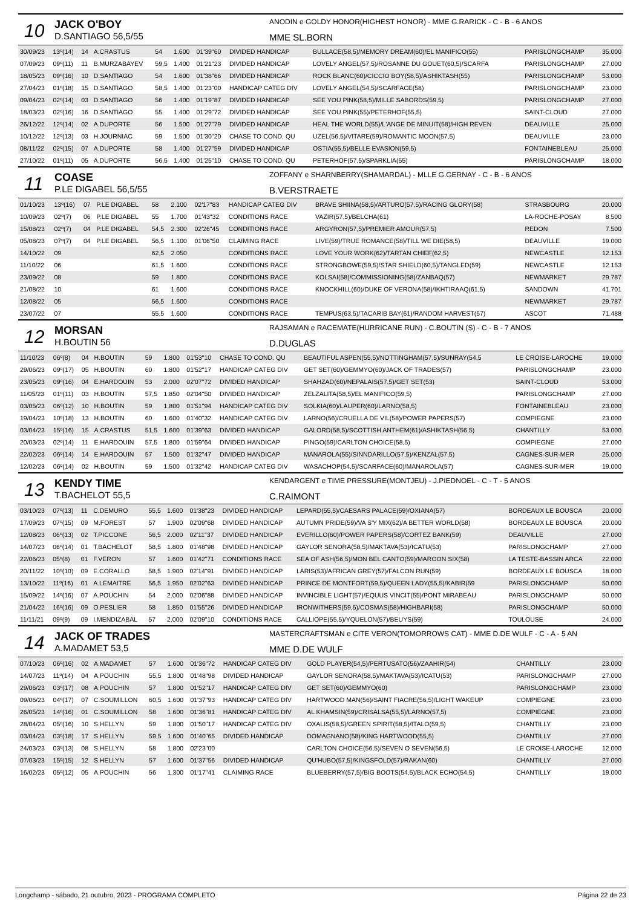10
JACK O'BOY
D.SANTIAGO 56,5/55
ANODIN e GOLDY HONOR(HIGHEST HONOR) - MME G.RARICK - C - B - 6 ANOS
MME SL.BORN
| 30/09/23 | 13º(14) | 14 | A.CRASTUS | 54 | 1.600 | 01'39"60 | DIVIDED HANDICAP | BULLACE(58,5)/MEMORY DREAM(60)/EL MANIFICO(55) | PARISLONGCHAMP | 35.000 |
| 07/09/23 | 09º(11) | 11 | B.MURZABAYEV | 59,5 | 1.400 | 01'21"23 | DIVIDED HANDICAP | LOVELY ANGEL(57,5)/ROSANNE DU GOUET(60,5)/SCARFA | PARISLONGCHAMP | 27.000 |
| 18/05/23 | 09º(16) | 10 | D.SANTIAGO | 54 | 1.600 | 01'38"66 | DIVIDED HANDICAP | ROCK BLANC(60)/CICCIO BOY(58,5)/ASHIKTASH(55) | PARISLONGCHAMP | 53.000 |
| 27/04/23 | 01º(18) | 15 | D.SANTIAGO | 58,5 | 1.400 | 01'23"00 | HANDICAP CATEG DIV | LOVELY ANGEL(54,5)/SCARFACE(58) | PARISLONGCHAMP | 23.000 |
| 09/04/23 | 02º(14) | 03 | D.SANTIAGO | 56 | 1.400 | 01'19"87 | DIVIDED HANDICAP | SEE YOU PINK(58,5)/MILLE SABORDS(59,5) | PARISLONGCHAMP | 27.000 |
| 18/03/23 | 02º(16) | 16 | D.SANTIAGO | 55 | 1.400 | 01'29"72 | DIVIDED HANDICAP | SEE YOU PINK(55)/PETERHOF(55,5) | SAINT-CLOUD | 27.000 |
| 26/12/22 | 12º(14) | 02 | A.DUPORTE | 56 | 1.500 | 01'27"79 | DIVIDED HANDICAP | HEAL THE WORLD(55)/L'ANGE DE MINUIT(58)/HIGH REVEN | DEAUVILLE | 25.000 |
| 10/12/22 | 12º(13) | 03 | H.JOURNIAC | 59 | 1.500 | 01'30"20 | CHASE TO COND. QU | UZEL(56,5)/VITARE(59)/ROMANTIC MOON(57,5) | DEAUVILLE | 23.000 |
| 08/11/22 | 02º(15) | 07 | A.DUPORTE | 58 | 1.400 | 01'27"59 | DIVIDED HANDICAP | OSTIA(55,5)/BELLE EVASION(59,5) | FONTAINEBLEAU | 25.000 |
| 27/10/22 | 01º(11) | 05 | A.DUPORTE | 56,5 | 1.400 | 01'25"10 | CHASE TO COND. QU | PETERHOF(57,5)/SPARKLIA(55) | PARISLONGCHAMP | 18.000 |
11
COASE
P.LE DIGABEL 56,5/55
ZOFFANY e SHARNBERRY(SHAMARDAL) - MLLE G.GERNAY - C - B - 6 ANOS
B.VERSTRAETE
| 01/10/23 | 13º(16) | 07 | P.LE DIGABEL | 58 | 2.100 | 02'17"83 | HANDICAP CATEG DIV | BRAVE SHIINA(58,5)/ARTURO(57,5)/RACING GLORY(58) | STRASBOURG | 20.000 |
| 10/09/23 | 02º(7) | 06 | P.LE DIGABEL | 55 | 1.700 | 01'43"32 | CONDITIONS RACE | VAZIR(57,5)/BELCHA(61) | LA-ROCHE-POSAY | 8.500 |
| 15/08/23 | 02º(7) | 04 | P.LE DIGABEL | 54,5 | 2.300 | 02'26"45 | CONDITIONS RACE | ARGYRON(57,5)/PREMIER AMOUR(57,5) | REDON | 7.500 |
| 05/08/23 | 07º(7) | 04 | P.LE DIGABEL | 56,5 | 1.100 | 01'06"50 | CLAIMING RACE | LIVE(59)/TRUE ROMANCE(58)/TILL WE DIE(58,5) | DEAUVILLE | 19.000 |
| 14/10/22 | 09 | | | 62,5 | 2.050 | | CONDITIONS RACE | LOVE YOUR WORK(62)/TARTAN CHIEF(62,5) | NEWCASTLE | 12.153 |
| 11/10/22 | 06 | | | 61,5 | 1.600 | | CONDITIONS RACE | STRONGBOWE(59,5)/STAR SHIELD(60,5)/TANGLED(59) | NEWCASTLE | 12.153 |
| 23/09/22 | 08 | | | 59 | 1.800 | | CONDITIONS RACE | KOLSAI(58)/COMMISSIONING(58)/ZANBAQ(57) | NEWMARKET | 29.787 |
| 21/08/22 | 10 | | | 61 | 1.600 | | CONDITIONS RACE | KNOCKHILL(60)/DUKE OF VERONA(58)/IKHTIRAAQ(61,5) | SANDOWN | 41.701 |
| 12/08/22 | 05 | | | 56,5 | 1.600 | | CONDITIONS RACE | | NEWMARKET | 29.787 |
| 23/07/22 | 07 | | | 55,5 | 1.600 | | CONDITIONS RACE | TEMPUS(63,5)/TACARIB BAY(61)/RANDOM HARVEST(57) | ASCOT | 71.488 |
12
MORSAN
H.BOUTIN 56
RAJSAMAN e RACEMATE(HURRICANE RUN) - C.BOUTIN (S) - C - B - 7 ANOS
D.DUGLAS
| 11/10/23 | 06º(8) | 04 | H.BOUTIN | 59 | 1.800 | 01'53"10 | CHASE TO COND. QU | BEAUTIFUL ASPEN(55,5)/NOTTINGHAM(57,5)/SUNRAY(54,5 | LE CROISE-LAROCHE | 19.000 |
| 29/06/23 | 09º(17) | 05 | H.BOUTIN | 60 | 1.800 | 01'52"17 | HANDICAP CATEG DIV | GET SET(60)/GEMMYO(60)/JACK OF TRADES(57) | PARISLONGCHAMP | 23.000 |
| 23/05/23 | 09º(16) | 04 | E.HARDOUIN | 53 | 2.000 | 02'07"72 | DIVIDED HANDICAP | SHAHZAD(60)/NEPALAIS(57,5)/GET SET(53) | SAINT-CLOUD | 53.000 |
| 11/05/23 | 01º(11) | 03 | H.BOUTIN | 57,5 | 1.850 | 02'04"50 | DIVIDED HANDICAP | ZELZALITA(58,5)/EL MANIFICO(59,5) | PARISLONGCHAMP | 27.000 |
| 03/05/23 | 06º(12) | 10 | H.BOUTIN | 59 | 1.800 | 01'51"94 | HANDICAP CATEG DIV | SOLKIA(60)/LAUPER(60)/LARNO(58,5) | FONTAINEBLEAU | 23.000 |
| 19/04/23 | 10º(18) | 13 | H.BOUTIN | 60 | 1.600 | 01'40"32 | HANDICAP CATEG DIV | LARNO(56)/CRUELLA DE VIL(58)/POWER PAPERS(57) | COMPIEGNE | 23.000 |
| 03/04/23 | 15º(16) | 15 | A.CRASTUS | 51,5 | 1.600 | 01'39"63 | DIVIDED HANDICAP | GALORD(58,5)/SCOTTISH ANTHEM(61)/ASHIKTASH(56,5) | CHANTILLY | 53.000 |
| 20/03/23 | 02º(14) | 11 | E.HARDOUIN | 57,5 | 1.800 | 01'59"64 | DIVIDED HANDICAP | PINGO(59)/CARLTON CHOICE(58,5) | COMPIEGNE | 27.000 |
| 22/02/23 | 06º(14) | 14 | E.HARDOUIN | 57 | 1.500 | 01'32"47 | DIVIDED HANDICAP | MANAROLA(55)/SINNDARILLO(57,5)/KENZAL(57,5) | CAGNES-SUR-MER | 25.000 |
| 12/02/23 | 06º(14) | 02 | H.BOUTIN | 59 | 1.500 | 01'32"42 | HANDICAP CATEG DIV | WASACHOP(54,5)/SCARFACE(60)/MANAROLA(57) | CAGNES-SUR-MER | 19.000 |
13
KENDY TIME
T.BACHELOT 55,5
KENDARGENT e TIME PRESSURE(MONTJEU) - J.PIEDNOEL - C - T - 5 ANOS
C.RAIMONT
| 03/10/23 | 07º(13) | 11 | C.DEMURO | 55,5 | 1.600 | 01'38"23 | DIVIDED HANDICAP | LEPARD(55,5)/CAESARS PALACE(59)/OXIANA(57) | BORDEAUX LE BOUSCA | 20.000 |
| 17/09/23 | 07º(15) | 09 | M.FOREST | 57 | 1.900 | 02'09"68 | DIVIDED HANDICAP | AUTUMN PRIDE(59)/VA S'Y MIX(62)/A BETTER WORLD(58) | BORDEAUX LE BOUSCA | 20.000 |
| 12/08/23 | 06º(13) | 02 | T.PICCONE | 56,5 | 2.000 | 02'11"37 | DIVIDED HANDICAP | EVERILLO(60)/POWER PAPERS(58)/CORTEZ BANK(59) | DEAUVILLE | 27.000 |
| 14/07/23 | 06º(14) | 01 | T.BACHELOT | 58,5 | 1.800 | 01'48"98 | DIVIDED HANDICAP | GAYLOR SENORA(58,5)/MAKTAVA(53)/ICATU(53) | PARISLONGCHAMP | 27.000 |
| 22/06/23 | 05º(8) | 01 | F.VERON | 57 | 1.600 | 01'42"71 | CONDITIONS RACE | SEA OF ASH(56,5)/MON BEL CANTO(59)/MAROON SIX(58) | LA TESTE-BASSIN ARCA | 22.000 |
| 20/11/22 | 10º(10) | 09 | E.CORALLO | 58,5 | 1.900 | 02'14"91 | DIVIDED HANDICAP | LARIS(53)/AFRICAN GREY(57)/FALCON RUN(59) | BORDEAUX LE BOUSCA | 18.000 |
| 13/10/22 | 11º(16) | 01 | A.LEMAITRE | 56,5 | 1.950 | 02'02"63 | DIVIDED HANDICAP | PRINCE DE MONTFORT(59,5)/QUEEN LADY(55,5)/KABIR(59 | PARISLONGCHAMP | 50.000 |
| 15/09/22 | 14º(16) | 07 | A.POUCHIN | 54 | 2.000 | 02'06"88 | DIVIDED HANDICAP | INVINCIBLE LIGHT(57)/EQUUS VINCIT(55)/PONT MIRABEAU | PARISLONGCHAMP | 50.000 |
| 21/04/22 | 16º(16) | 09 | O.PESLIER | 58 | 1.850 | 01'55"26 | DIVIDED HANDICAP | IRONWITHERS(59,5)/COSMAS(58)/HIGHBARI(58) | PARISLONGCHAMP | 50.000 |
| 11/11/21 | 09º(9) | 09 | I.MENDIZABAL | 57 | 2.000 | 02'09"10 | CONDITIONS RACE | CALLIOPE(55,5)/YQUELON(57)/BEUYS(59) | TOULOUSE | 24.000 |
14
JACK OF TRADES
A.MADAMET 53,5
MASTERCRAFTSMAN e CITE VERON(TOMORROWS CAT) - MME D.DE WULF - C - A - 5 AN
MME D.DE WULF
| 07/10/23 | 06º(16) | 02 | A.MADAMET | 57 | 1.600 | 01'36"72 | HANDICAP CATEG DIV | GOLD PLAYER(54,5)/PERTUSATO(56)/ZAAHIR(54) | CHANTILLY | 23.000 |
| 14/07/23 | 11º(14) | 04 | A.POUCHIN | 55,5 | 1.800 | 01'48"98 | DIVIDED HANDICAP | GAYLOR SENORA(58,5)/MAKTAVA(53)/ICATU(53) | PARISLONGCHAMP | 27.000 |
| 29/06/23 | 03º(17) | 08 | A.POUCHIN | 57 | 1.800 | 01'52"17 | HANDICAP CATEG DIV | GET SET(60)/GEMMYO(60) | PARISLONGCHAMP | 23.000 |
| 09/06/23 | 04º(17) | 07 | C.SOUMILLON | 60,5 | 1.600 | 01'37"93 | HANDICAP CATEG DIV | HARTWOOD MAN(56)/SAINT FIACRE(56,5)/LIGHT WAKEUP | COMPIEGNE | 23.000 |
| 26/05/23 | 14º(16) | 01 | C.SOUMILLON | 58 | 1.600 | 01'36"81 | HANDICAP CATEG DIV | AL KHAMSIN(59)/CRISALSA(55,5)/LARNO(57,5) | COMPIEGNE | 23.000 |
| 28/04/23 | 05º(16) | 10 | S.HELLYN | 59 | 1.800 | 01'50"17 | HANDICAP CATEG DIV | OXALIS(58,5)/GREEN SPIRIT(58,5)/ITALO(59,5) | CHANTILLY | 23.000 |
| 03/04/23 | 03º(18) | 17 | S.HELLYN | 59,5 | 1.600 | 01'40"65 | DIVIDED HANDICAP | DOMAGNANO(58)/KING HARTWOOD(55,5) | CHANTILLY | 27.000 |
| 24/03/23 | 03º(13) | 08 | S.HELLYN | 58 | 1.800 | 02'23"00 | | CARLTON CHOICE(56,5)/SEVEN O SEVEN(56,5) | LE CROISE-LAROCHE | 12.000 |
| 07/03/23 | 15º(15) | 12 | S.HELLYN | 57 | 1.600 | 01'37"56 | DIVIDED HANDICAP | QU'HUBO(57,5)/KINGSFOLD(57)/RAKAN(60) | CHANTILLY | 27.000 |
| 16/02/23 | 05º(12) | 05 | A.POUCHIN | 56 | 1.300 | 01'17"41 | CLAIMING RACE | BLUEBERRY(57,5)/BIG BOOTS(54,5)/BLACK ECHO(54,5) | CHANTILLY | 19.000 |
Longchamp - sábado, 21 outubro, 2023 - PROGRAMA COMPLETO Página 22 de 23